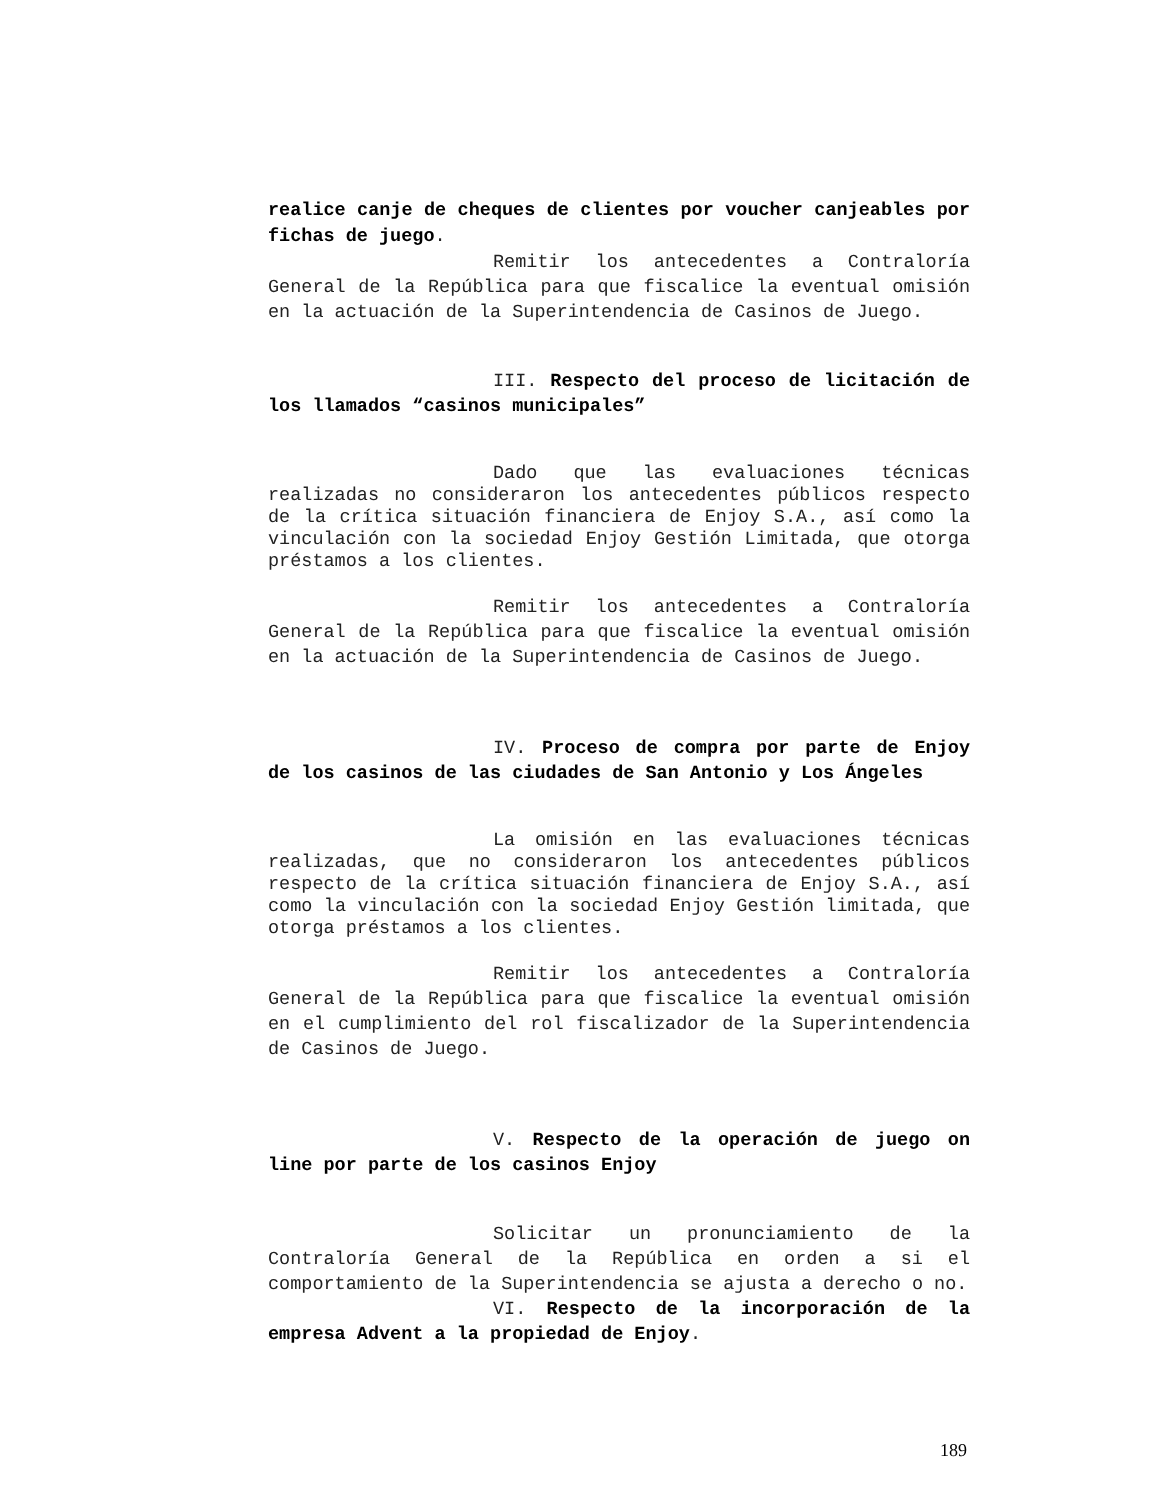realice canje de cheques de clientes por voucher canjeables por fichas de juego.
Remitir los antecedentes a Contraloría General de la República para que fiscalice la eventual omisión en la actuación de la Superintendencia de Casinos de Juego.
III. Respecto del proceso de licitación de los llamados “casinos municipales”
Dado que las evaluaciones técnicas realizadas no consideraron los antecedentes públicos respecto de la crítica situación financiera de Enjoy S.A., así como la vinculación con la sociedad Enjoy Gestión Limitada, que otorga préstamos a los clientes.
Remitir los antecedentes a Contraloría General de la República para que fiscalice la eventual omisión en la actuación de la Superintendencia de Casinos de Juego.
IV. Proceso de compra por parte de Enjoy de los casinos de las ciudades de San Antonio y Los Ángeles
La omisión en las evaluaciones técnicas realizadas, que no consideraron los antecedentes públicos respecto de la crítica situación financiera de Enjoy S.A., así como la vinculación con la sociedad Enjoy Gestión limitada, que otorga préstamos a los clientes.
Remitir los antecedentes a Contraloría General de la República para que fiscalice la eventual omisión en el cumplimiento del rol fiscalizador de la Superintendencia de Casinos de Juego.
V. Respecto de la operación de juego on line por parte de los casinos Enjoy
Solicitar un pronunciamiento de la Contraloría General de la República en orden a si el comportamiento de la Superintendencia se ajusta a derecho o no.
VI. Respecto de la incorporación de la empresa Advent a la propiedad de Enjoy.
189